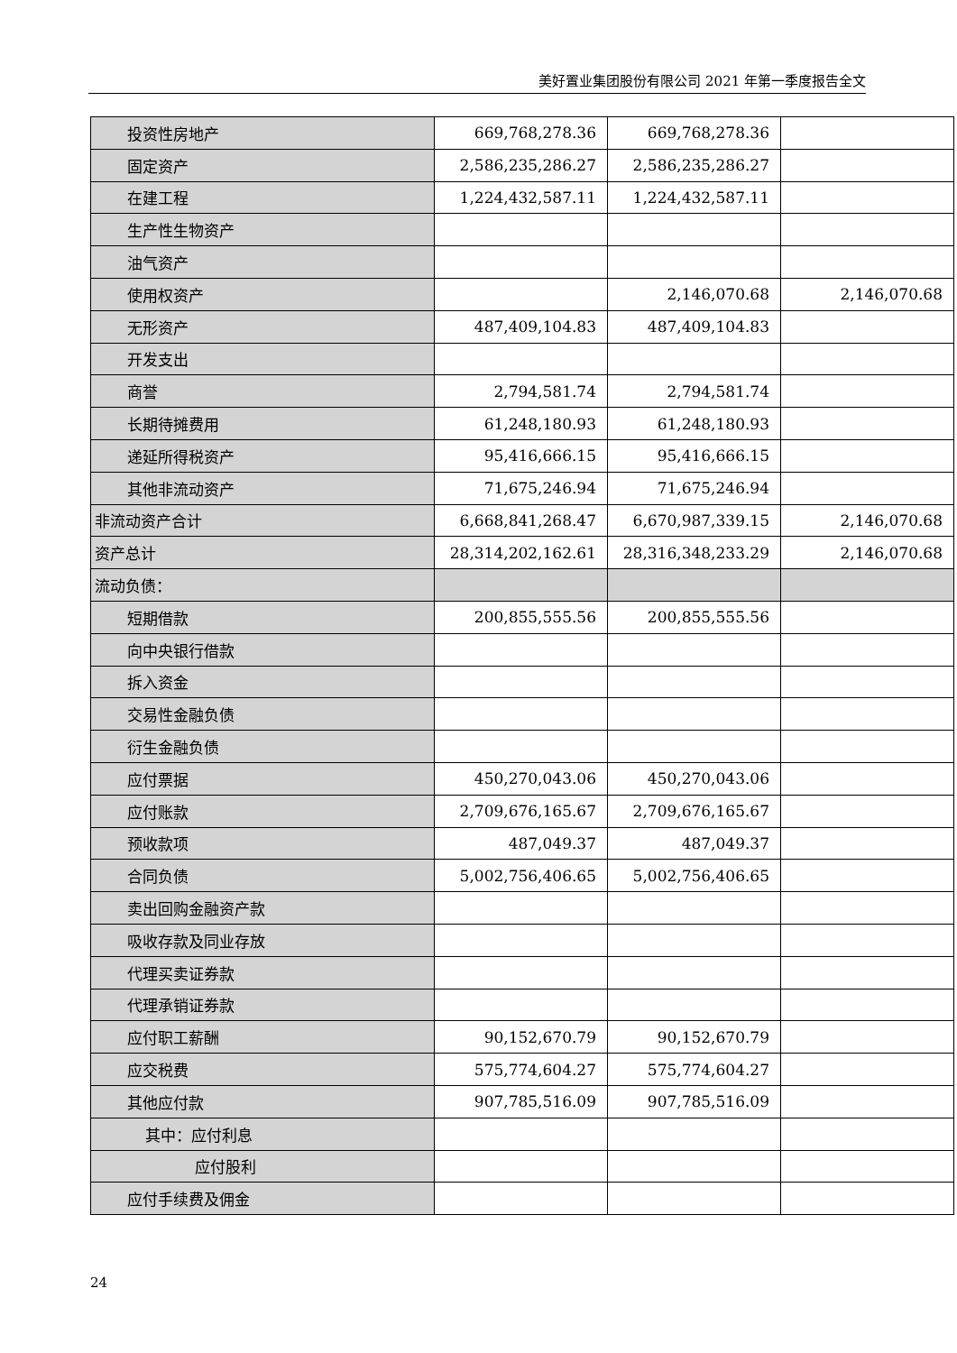美好置业集团股份有限公司 2021 年第一季度报告全文
| 投资性房地产 | 669,768,278.36 | 669,768,278.36 | |
| 固定资产 | 2,586,235,286.27 | 2,586,235,286.27 | |
| 在建工程 | 1,224,432,587.11 | 1,224,432,587.11 | |
| 生产性生物资产 | | | |
| 油气资产 | | | |
| 使用权资产 | | 2,146,070.68 | 2,146,070.68 |
| 无形资产 | 487,409,104.83 | 487,409,104.83 | |
| 开发支出 | | | |
| 商誉 | 2,794,581.74 | 2,794,581.74 | |
| 长期待摊费用 | 61,248,180.93 | 61,248,180.93 | |
| 递延所得税资产 | 95,416,666.15 | 95,416,666.15 | |
| 其他非流动资产 | 71,675,246.94 | 71,675,246.94 | |
| 非流动资产合计 | 6,668,841,268.47 | 6,670,987,339.15 | 2,146,070.68 |
| 资产总计 | 28,314,202,162.61 | 28,316,348,233.29 | 2,146,070.68 |
| 流动负债： | | | |
| 短期借款 | 200,855,555.56 | 200,855,555.56 | |
| 向中央银行借款 | | | |
| 拆入资金 | | | |
| 交易性金融负债 | | | |
| 衍生金融负债 | | | |
| 应付票据 | 450,270,043.06 | 450,270,043.06 | |
| 应付账款 | 2,709,676,165.67 | 2,709,676,165.67 | |
| 预收款项 | 487,049.37 | 487,049.37 | |
| 合同负债 | 5,002,756,406.65 | 5,002,756,406.65 | |
| 卖出回购金融资产款 | | | |
| 吸收存款及同业存放 | | | |
| 代理买卖证券款 | | | |
| 代理承销证券款 | | | |
| 应付职工薪酬 | 90,152,670.79 | 90,152,670.79 | |
| 应交税费 | 575,774,604.27 | 575,774,604.27 | |
| 其他应付款 | 907,785,516.09 | 907,785,516.09 | |
| 其中：应付利息 | | | |
| 应付股利 | | | |
| 应付手续费及佣金 | | | |
24